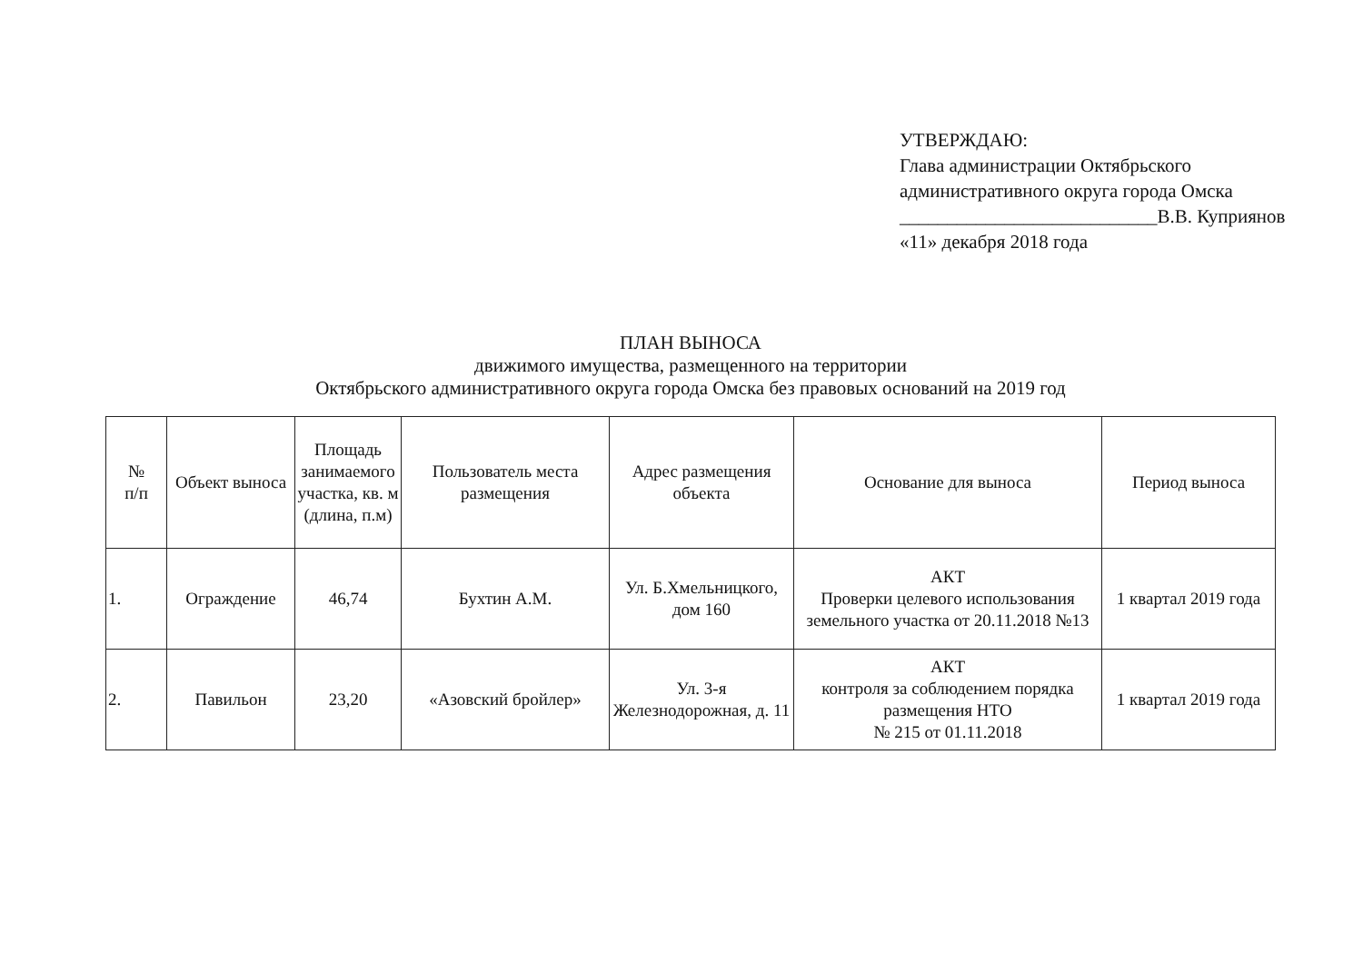УТВЕРЖДАЮ:
Глава администрации Октябрьского
административного округа города Омска
___________________________В.В. Куприянов
«11» декабря 2018 года
ПЛАН ВЫНОСА
движимого имущества, размещенного на территории
Октябрьского административного округа города Омска без правовых оснований на 2019 год
| № п/п | Объект выноса | Площадь занимаемого участка, кв. м (длина, п.м) | Пользователь места размещения | Адрес размещения объекта | Основание для выноса | Период выноса |
| --- | --- | --- | --- | --- | --- | --- |
| 1. | Ограждение | 46,74 | Бухтин А.М. | Ул. Б.Хмельницкого, дом 160 | АКТ Проверки целевого использования земельного участка от 20.11.2018 №13 | 1 квартал 2019 года |
| 2. | Павильон | 23,20 | «Азовский бройлер» | Ул. 3-я Железнодорожная, д. 11 | АКТ контроля за соблюдением порядка размещения НТО № 215 от 01.11.2018 | 1 квартал 2019 года |